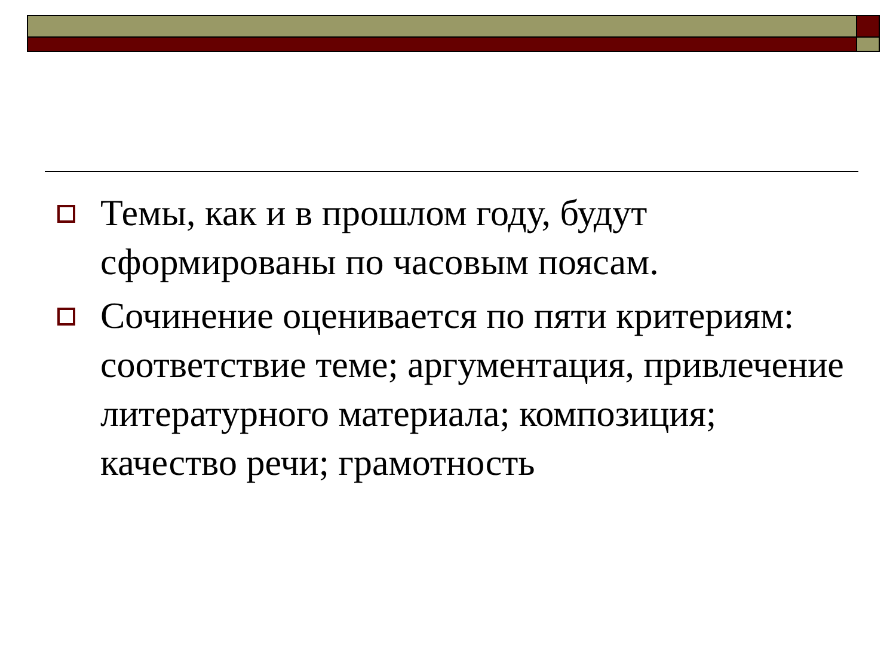Темы, как и в прошлом году, будут сформированы по часовым поясам.
Сочинение оценивается по пяти критериям: соответствие теме; аргументация, привлечение литературного материала; композиция; качество речи; грамотность